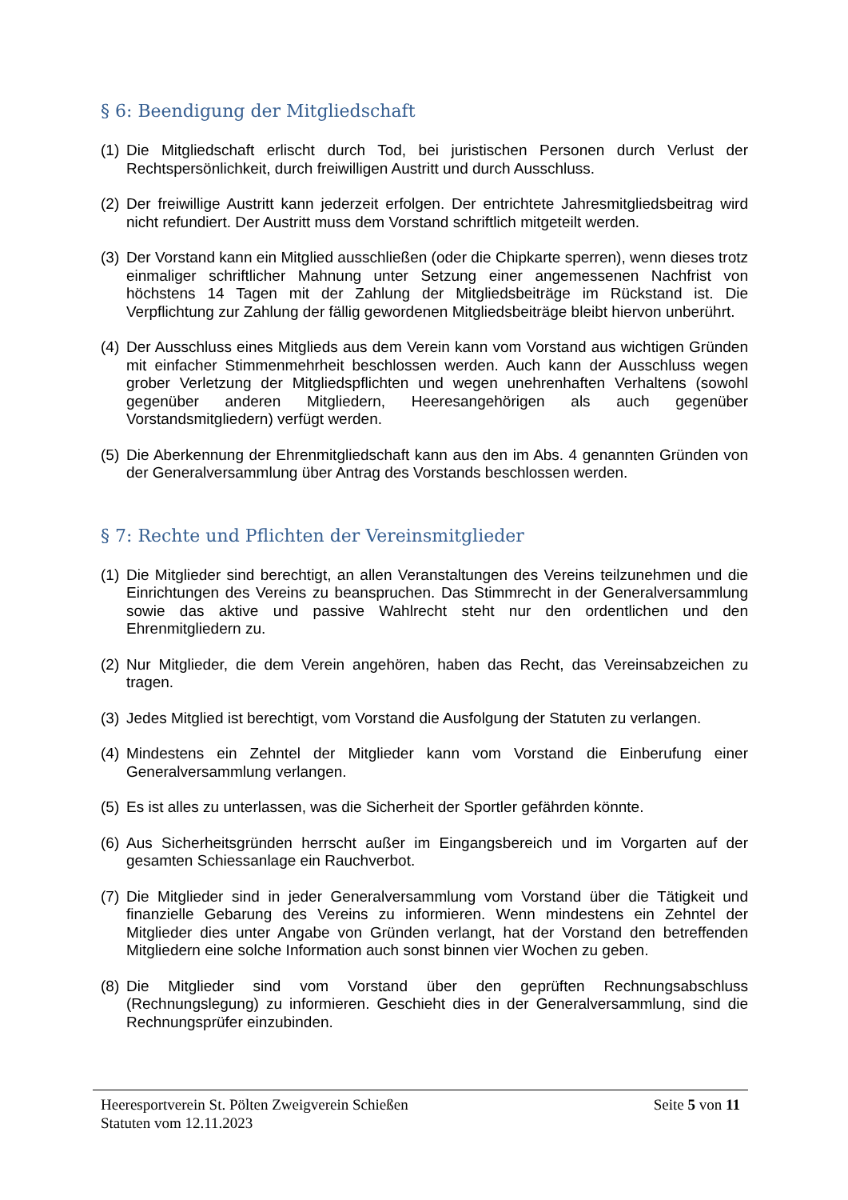§ 6: Beendigung der Mitgliedschaft
(1) Die Mitgliedschaft erlischt durch Tod, bei juristischen Personen durch Verlust der Rechtspersönlichkeit, durch freiwilligen Austritt und durch Ausschluss.
(2) Der freiwillige Austritt kann jederzeit erfolgen. Der entrichtete Jahresmitgliedsbeitrag wird nicht refundiert. Der Austritt muss dem Vorstand schriftlich mitgeteilt werden.
(3) Der Vorstand kann ein Mitglied ausschließen (oder die Chipkarte sperren), wenn dieses trotz einmaliger schriftlicher Mahnung unter Setzung einer angemessenen Nachfrist von höchstens 14 Tagen mit der Zahlung der Mitgliedsbeiträge im Rückstand ist. Die Verpflichtung zur Zahlung der fällig gewordenen Mitgliedsbeiträge bleibt hiervon unberührt.
(4) Der Ausschluss eines Mitglieds aus dem Verein kann vom Vorstand aus wichtigen Gründen mit einfacher Stimmenmehrheit beschlossen werden. Auch kann der Ausschluss wegen grober Verletzung der Mitgliedspflichten und wegen unehrenhaften Verhaltens (sowohl gegenüber anderen Mitgliedern, Heeresangehörigen als auch gegenüber Vorstandsmitgliedern) verfügt werden.
(5) Die Aberkennung der Ehrenmitgliedschaft kann aus den im Abs. 4 genannten Gründen von der Generalversammlung über Antrag des Vorstands beschlossen werden.
§ 7: Rechte und Pflichten der Vereinsmitglieder
(1) Die Mitglieder sind berechtigt, an allen Veranstaltungen des Vereins teilzunehmen und die Einrichtungen des Vereins zu beanspruchen. Das Stimmrecht in der Generalversammlung sowie das aktive und passive Wahlrecht steht nur den ordentlichen und den Ehrenmitgliedern zu.
(2) Nur Mitglieder, die dem Verein angehören, haben das Recht, das Vereinsabzeichen zu tragen.
(3) Jedes Mitglied ist berechtigt, vom Vorstand die Ausfolgung der Statuten zu verlangen.
(4) Mindestens ein Zehntel der Mitglieder kann vom Vorstand die Einberufung einer Generalversammlung verlangen.
(5) Es ist alles zu unterlassen, was die Sicherheit der Sportler gefährden könnte.
(6) Aus Sicherheitsgründen herrscht außer im Eingangsbereich und im Vorgarten auf der gesamten Schiessanlage ein Rauchverbot.
(7) Die Mitglieder sind in jeder Generalversammlung vom Vorstand über die Tätigkeit und finanzielle Gebarung des Vereins zu informieren. Wenn mindestens ein Zehntel der Mitglieder dies unter Angabe von Gründen verlangt, hat der Vorstand den betreffenden Mitgliedern eine solche Information auch sonst binnen vier Wochen zu geben.
(8) Die Mitglieder sind vom Vorstand über den geprüften Rechnungsabschluss (Rechnungslegung) zu informieren. Geschieht dies in der Generalversammlung, sind die Rechnungsprüfer einzubinden.
Heeresportverein St. Pölten Zweigverein Schießen Seite 5 von 11
Statuten vom 12.11.2023